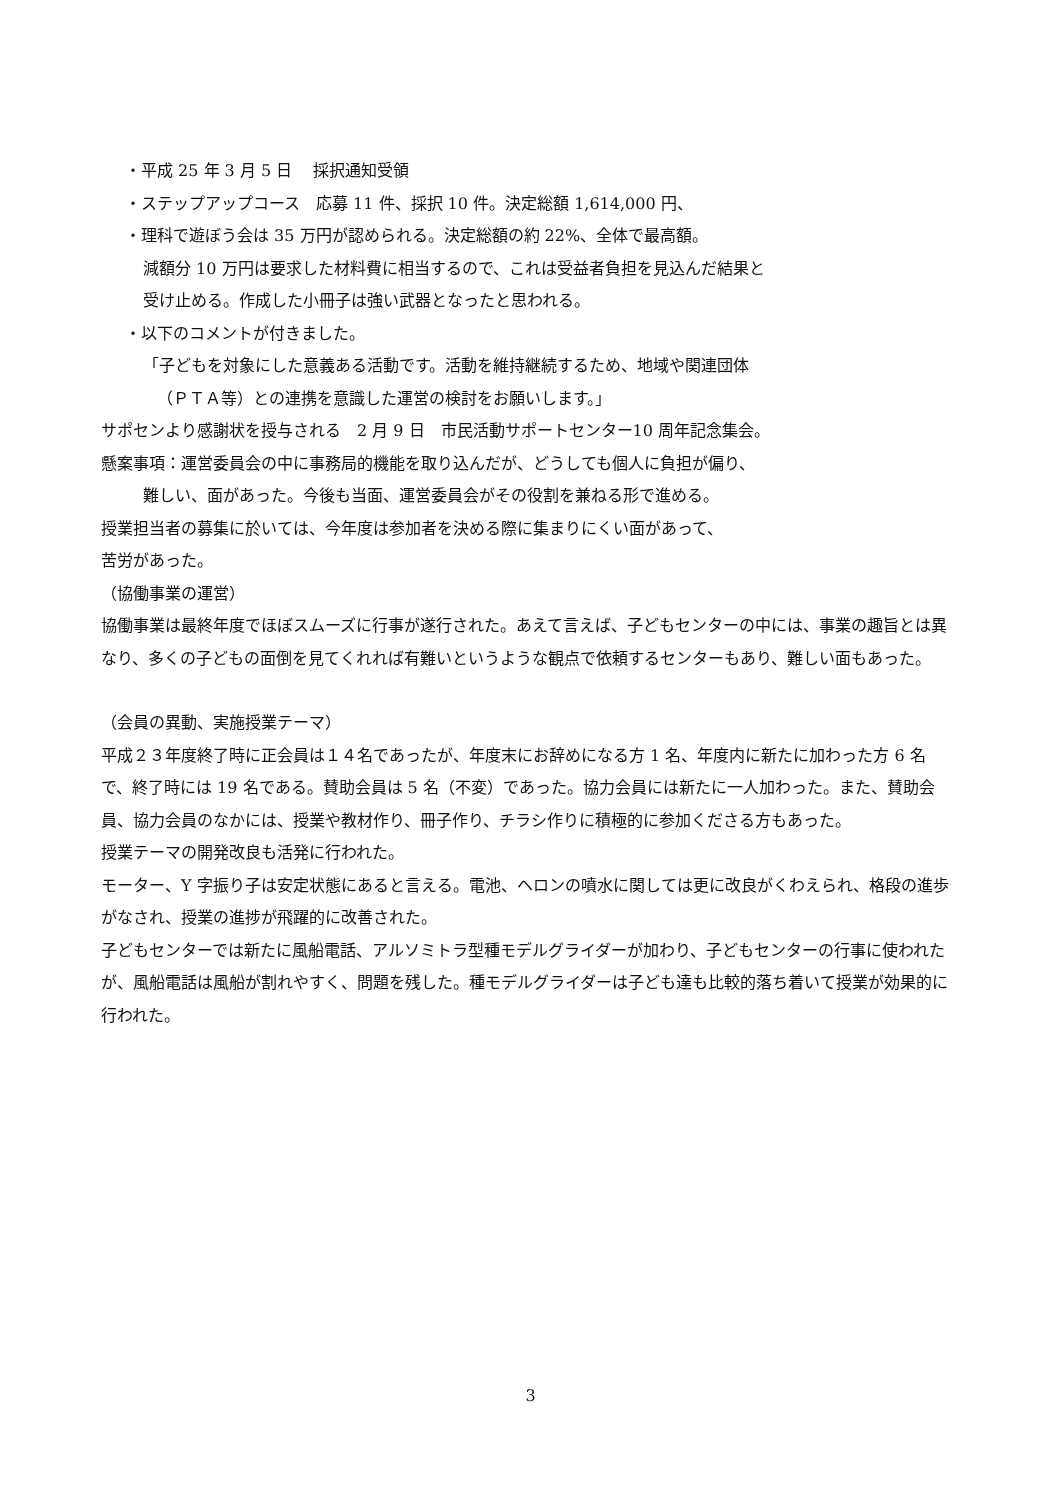・平成 25 年 3 月 5 日　 採択通知受領
・ステップアップコース　応募 11 件、採択 10 件。決定総額 1,614,000 円、
・理科で遊ぼう会は 35 万円が認められる。決定総額の約 22%、全体で最高額。
減額分 10 万円は要求した材料費に相当するので、これは受益者負担を見込んだ結果と
受け止める。作成した小冊子は強い武器となったと思われる。
・以下のコメントが付きました。
「子どもを対象にした意義ある活動です。活動を維持継続するため、地域や関連団体
（ＰＴＡ等）との連携を意識した運営の検討をお願いします。」
サポセンより感謝状を授与される　2 月 9 日　市民活動サポートセンター10 周年記念集会。
懸案事項：運営委員会の中に事務局的機能を取り込んだが、どうしても個人に負担が偏り、
難しい、面があった。今後も当面、運営委員会がその役割を兼ねる形で進める。
授業担当者の募集に於いては、今年度は参加者を決める際に集まりにくい面があって、
苦労があった。
（協働事業の運営）
協働事業は最終年度でほぼスムーズに行事が遂行された。あえて言えば、子どもセンターの中には、事業の趣旨とは異なり、多くの子どもの面倒を見てくれれば有難いというような観点で依頼するセンターもあり、難しい面もあった。
（会員の異動、実施授業テーマ）
平成２３年度終了時に正会員は１４名であったが、年度末にお辞めになる方 1 名、年度内に新たに加わった方 6 名で、終了時には 19 名である。賛助会員は 5 名（不変）であった。協力会員には新たに一人加わった。また、賛助会員、協力会員のなかには、授業や教材作り、冊子作り、チラシ作りに積極的に参加くださる方もあった。
授業テーマの開発改良も活発に行われた。
モーター、Y 字振り子は安定状態にあると言える。電池、ヘロンの噴水に関しては更に改良がくわえられ、格段の進歩がなされ、授業の進捗が飛躍的に改善された。
子どもセンターでは新たに風船電話、アルソミトラ型種モデルグライダーが加わり、子どもセンターの行事に使われたが、風船電話は風船が割れやすく、問題を残した。種モデルグライダーは子ども達も比較的落ち着いて授業が効果的に行われた。
3